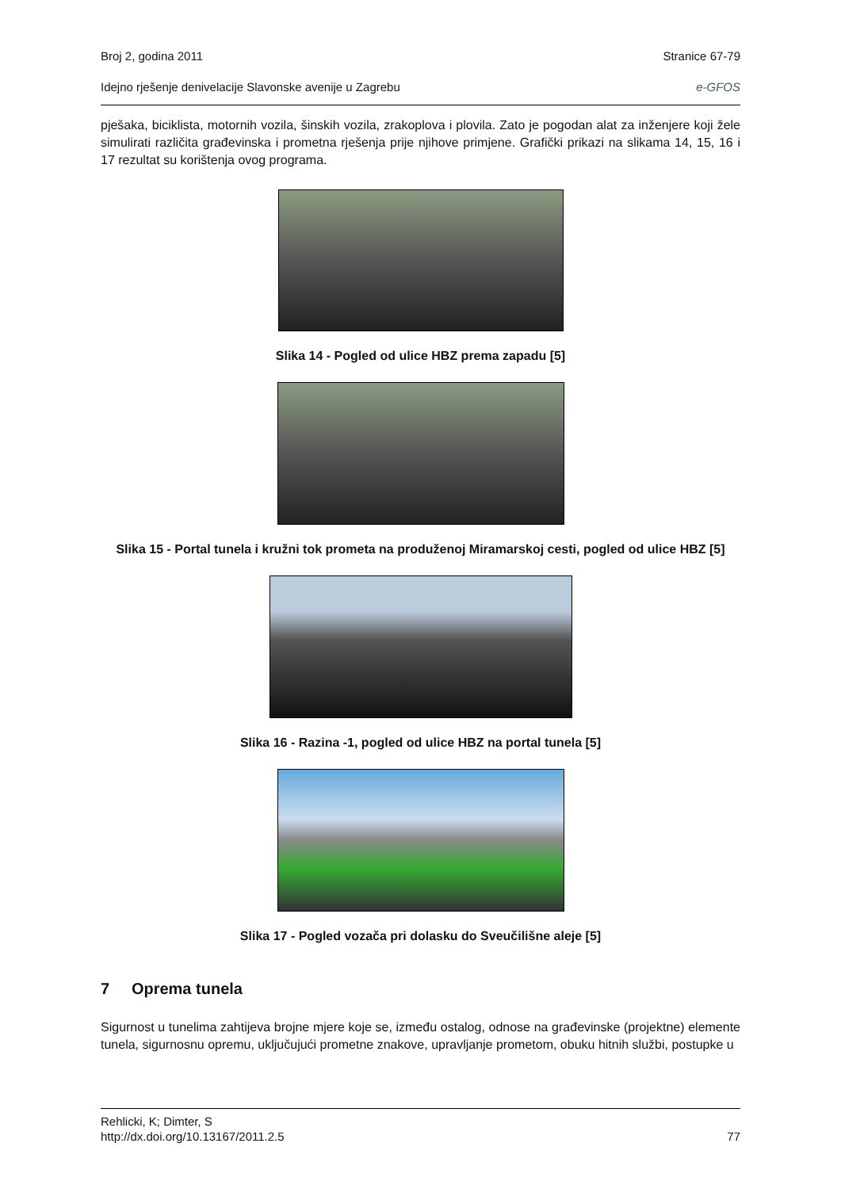Broj 2, godina 2011 Stranice 67-79
Idejno rješenje denivelacije Slavonske avenije u Zagrebu e-GFOS
pješaka, biciklista, motornih vozila, šinskih vozila, zrakoplova i plovila. Zato je pogodan alat za inženjere koji žele simulirati različita građevinska i prometna rješenja prije njihove primjene. Grafički prikazi na slikama 14, 15, 16 i 17 rezultat su korištenja ovog programa.
Slika 14 - Pogled od ulice HBZ prema zapadu [5]
Slika 15 - Portal tunela i kružni tok prometa na produženoj Miramarskoj cesti, pogled od ulice HBZ [5]
Slika 16 - Razina -1, pogled od ulice HBZ na portal tunela [5]
Slika 17 - Pogled vozača pri dolasku do Sveučilišne aleje [5]
7 Oprema tunela
Sigurnost u tunelima zahtijeva brojne mjere koje se, između ostalog, odnose na građevinske (projektne) elemente tunela, sigurnosnu opremu, uključujući prometne znakove, upravljanje prometom, obuku hitnih službi, postupke u
Rehlicki, K; Dimter, S
http://dx.doi.org/10.13167/2011.2.5 77